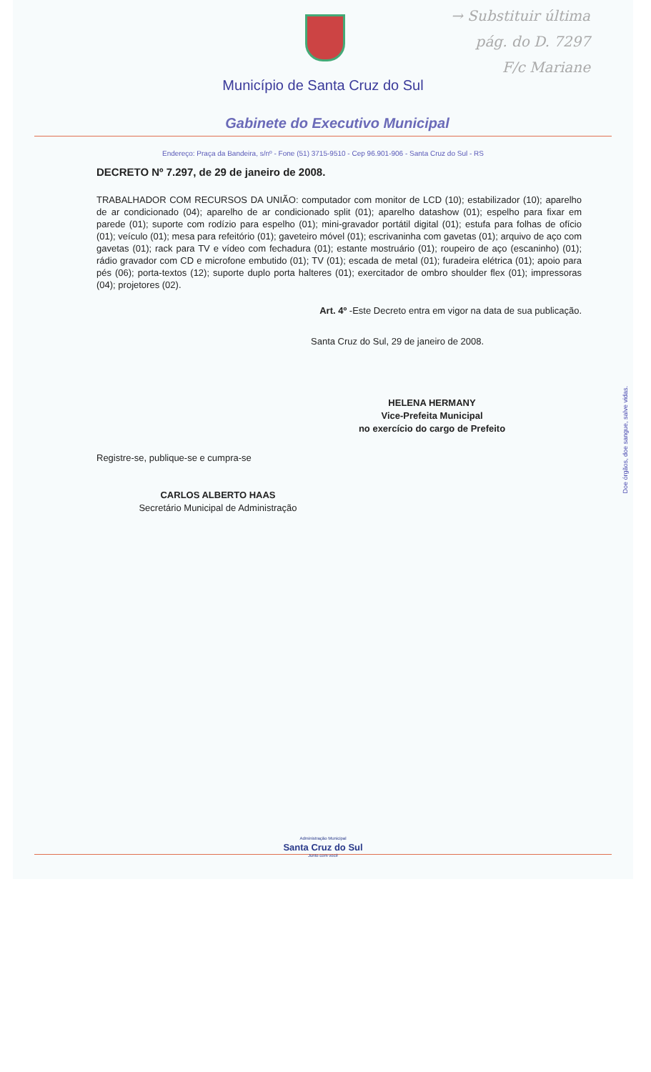→ Substituir última
pág. do D. 7297
F/c Mariane
Município de Santa Cruz do Sul
Gabinete do Executivo Municipal
Endereço: Praça da Bandeira, s/nº - Fone (51) 3715-9510 - Cep 96.901-906 - Santa Cruz do Sul - RS
DECRETO Nº 7.297, de 29 de janeiro de 2008.
TRABALHADOR COM RECURSOS DA UNIÃO: computador com monitor de LCD (10); estabilizador (10); aparelho de ar condicionado (04); aparelho de ar condicionado split (01); aparelho datashow (01); espelho para fixar em parede (01); suporte com rodízio para espelho (01); mini-gravador portátil digital (01); estufa para folhas de ofício (01); veículo (01); mesa para refeitório (01); gaveteiro móvel (01); escrivaninha com gavetas (01); arquivo de aço com gavetas (01); rack para TV e vídeo com fechadura (01); estante mostruário (01); roupeiro de aço (escaninho) (01); rádio gravador com CD e microfone embutido (01); TV (01); escada de metal (01); furadeira elétrica (01); apoio para pés (06); porta-textos (12); suporte duplo porta halteres (01); exercitador de ombro shoulder flex (01); impressoras (04); projetores (02).
Art. 4º -Este Decreto entra em vigor na data de sua publicação.
Santa Cruz do Sul, 29 de janeiro de 2008.
HELENA HERMANY
Vice-Prefeita Municipal
no exercício do cargo de Prefeito
Registre-se, publique-se e cumpra-se
CARLOS ALBERTO HAAS
Secretário Municipal de Administração
Doe órgãos, doe sangue, salve vidas.
Administração Municipal
Santa Cruz do Sul
Junto com você